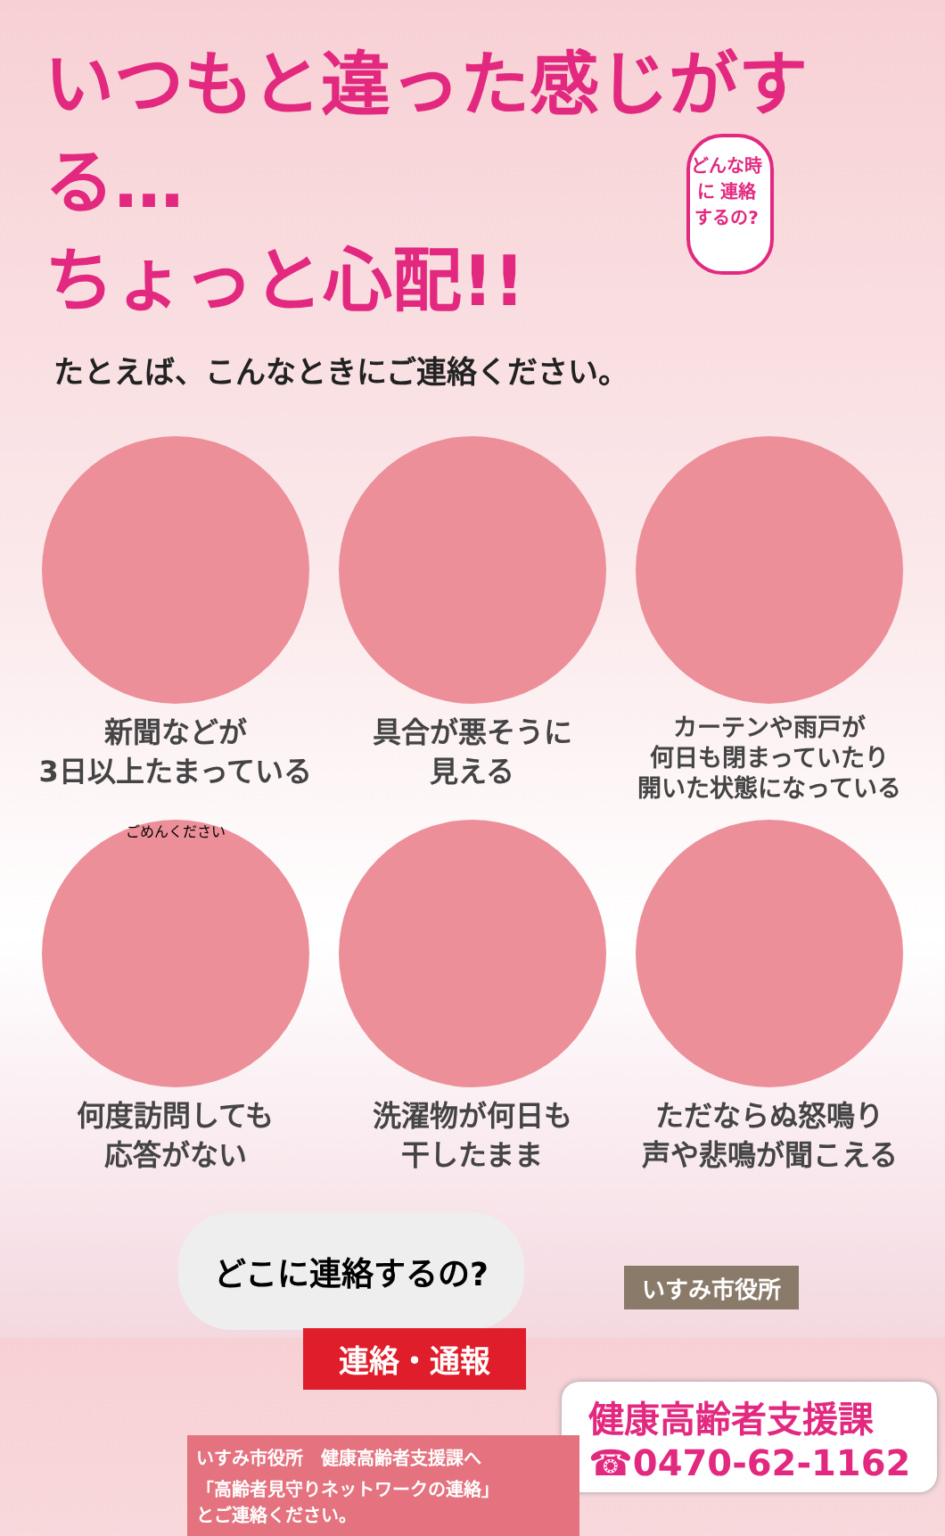いつもと違った感じがする…
ちょっと心配!!
たとえば、こんなときにご連絡ください。
どんな時に 連絡するの?
新聞などが
3日以上たまっている
具合が悪そうに
見える
カーテンや雨戸が
何日も閉まっていたり
開いた状態になっている
ごめんください
何度訪問しても
応答がない
洗濯物が何日も
干したまま
ただならぬ怒鳴り
声や悲鳴が聞こえる
どこに連絡するの?
いすみ市役所
連絡・通報
健康高齢者支援課
☎0470-62-1162
いすみ市役所　健康高齢者支援課へ
「高齢者見守りネットワークの連絡」
とご連絡ください。